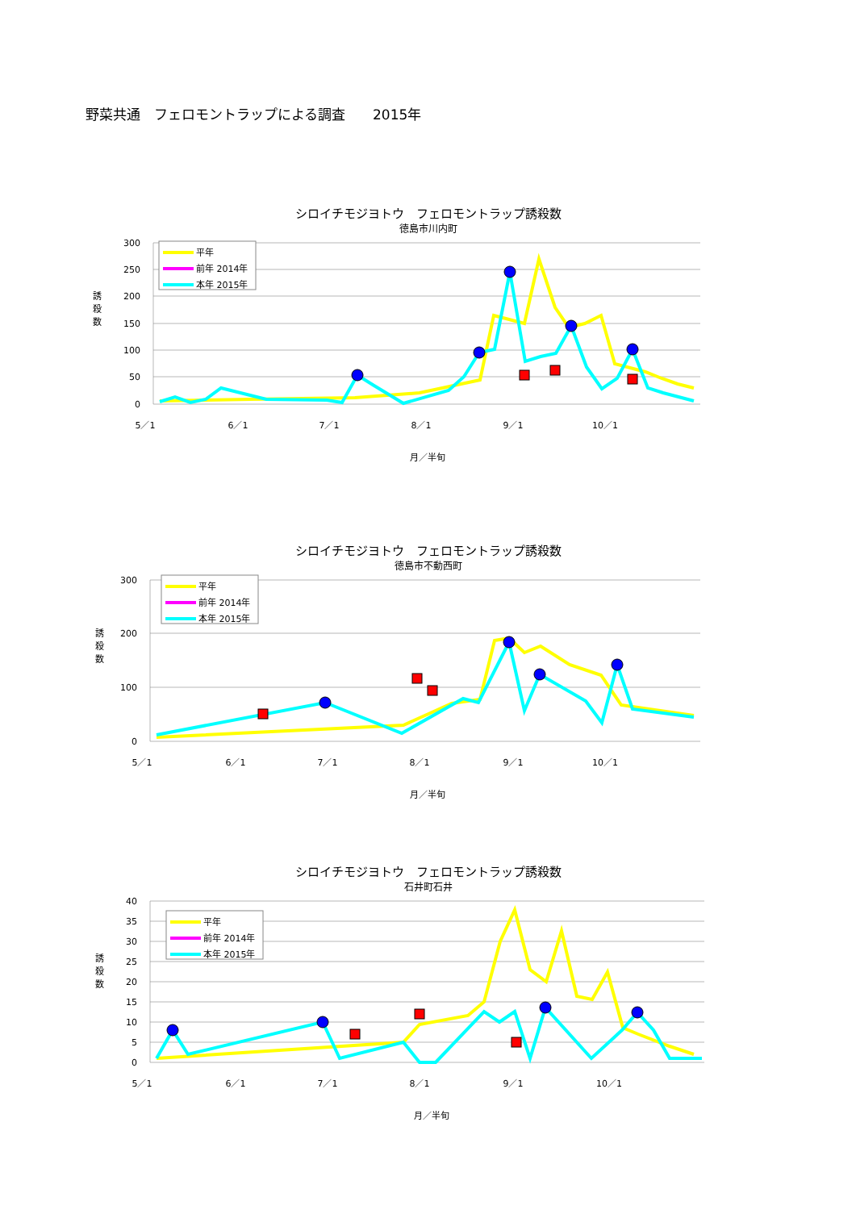野菜共通　フェロモントラップによる調査　　2015年
シロイチモジヨトウ　フェロモントラップ誘殺数
徳島市川内町
300
250
200
150
100
50
0
誘
殺
数
5／1
6／1
7／1
8／1
9／1
10／1
月／半旬
平年
前年 2014年
本年 2015年
シロイチモジヨトウ　フェロモントラップ誘殺数
徳島市不動西町
300
200
100
0
誘
殺
数
5／1
6／1
7／1
8／1
9／1
10／1
月／半旬
平年
前年 2014年
本年 2015年
シロイチモジヨトウ　フェロモントラップ誘殺数
石井町石井
40
35
30
25
20
15
10
5
0
誘
殺
数
5／1
6／1
7／1
8／1
9／1
10／1
月／半旬
平年
前年 2014年
本年 2015年